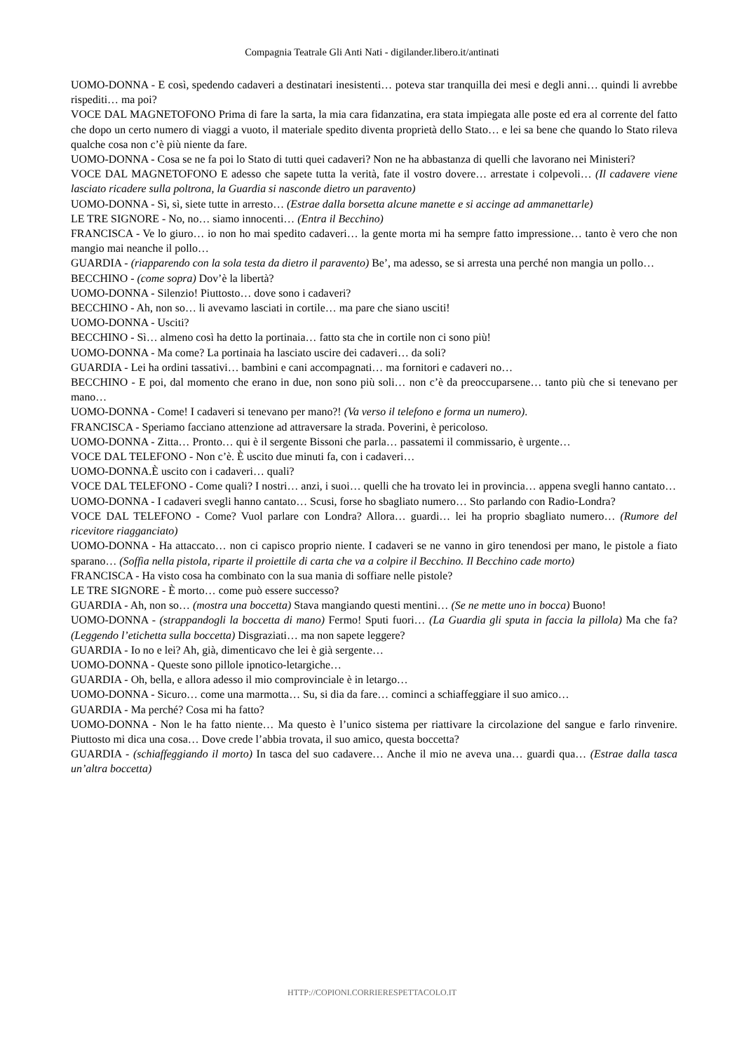Compagnia Teatrale Gli Anti Nati - digilander.libero.it/antinati
UOMO-DONNA - E così, spedendo cadaveri a destinatari inesistenti… poteva star tranquilla dei mesi e degli anni… quindi li avrebbe rispediti… ma poi?
VOCE DAL MAGNETOFONO Prima di fare la sarta, la mia cara fidanzatina, era stata impiegata alle poste ed era al corrente del fatto che dopo un certo numero di viaggi a vuoto, il materiale spedito diventa proprietà dello Stato… e lei sa bene che quando lo Stato rileva qualche cosa non c’è più niente da fare.
UOMO-DONNA - Cosa se ne fa poi lo Stato di tutti quei cadaveri? Non ne ha abbastanza di quelli che lavorano nei Ministeri?
VOCE DAL MAGNETOFONO E adesso che sapete tutta la verità, fate il vostro dovere… arrestate i colpevoli… (Il cadavere viene lasciato ricadere sulla poltrona, la Guardia si nasconde dietro un paravento)
UOMO-DONNA - Sì, sì, siete tutte in arresto… (Estrae dalla borsetta alcune manette e si accinge ad ammanettarle)
LE TRE SIGNORE - No, no… siamo innocenti… (Entra il Becchino)
FRANCISCA - Ve lo giuro… io non ho mai spedito cadaveri… la gente morta mi ha sempre fatto impressione… tanto è vero che non mangio mai neanche il pollo…
GUARDIA - (riapparendo con la sola testa da dietro il paravento) Be’, ma adesso, se si arresta una perché non mangia un pollo…
BECCHINO - (come sopra) Dov’è la libertà?
UOMO-DONNA - Silenzio! Piuttosto… dove sono i cadaveri?
BECCHINO - Ah, non so… li avevamo lasciati in cortile… ma pare che siano usciti!
UOMO-DONNA - Usciti?
BECCHINO - Sì… almeno così ha detto la portinaia… fatto sta che in cortile non ci sono più!
UOMO-DONNA - Ma come? La portinaia ha lasciato uscire dei cadaveri… da soli?
GUARDIA - Lei ha ordini tassativi… bambini e cani accompagnati… ma fornitori e cadaveri no…
BECCHINO - E poi, dal momento che erano in due, non sono più soli… non c’è da preoccuparsene… tanto più che si tenevano per mano…
UOMO-DONNA - Come! I cadaveri si tenevano per mano?! (Va verso il telefono e forma un numero).
FRANCISCA - Speriamo facciano attenzione ad attraversare la strada. Poverini, è pericoloso.
UOMO-DONNA - Zitta… Pronto… qui è il sergente Bissoni che parla… passatemi il commissario, è urgente…
VOCE DAL TELEFONO - Non c’è. È uscito due minuti fa, con i cadaveri…
UOMO-DONNA.È uscito con i cadaveri… quali?
VOCE DAL TELEFONO - Come quali? I nostri… anzi, i suoi… quelli che ha trovato lei in provincia… appena svegli hanno cantato…
UOMO-DONNA - I cadaveri svegli hanno cantato… Scusi, forse ho sbagliato numero… Sto parlando con Radio-Londra?
VOCE DAL TELEFONO - Come? Vuol parlare con Londra? Allora… guardi… lei ha proprio sbagliato numero… (Rumore del ricevitore riagganciato)
UOMO-DONNA - Ha attaccato… non ci capisco proprio niente. I cadaveri se ne vanno in giro tenendosi per mano, le pistole a fiato sparano… (Soffia nella pistola, riparte il proiettile di carta che va a colpire il Becchino. Il Becchino cade morto)
FRANCISCA - Ha visto cosa ha combinato con la sua mania di soffiare nelle pistole?
LE TRE SIGNORE - È morto… come può essere successo?
GUARDIA - Ah, non so… (mostra una boccetta) Stava mangiando questi mentini… (Se ne mette uno in bocca) Buono!
UOMO-DONNA - (strappandogli la boccetta di mano) Fermo! Sputi fuori… (La Guardia gli sputa in faccia la pillola) Ma che fa? (Leggendo l’etichetta sulla boccetta) Disgraziati… ma non sapete leggere?
GUARDIA - Io no e lei? Ah, già, dimenticavo che lei è già sergente…
UOMO-DONNA - Queste sono pillole ipnotico-letargiche…
GUARDIA - Oh, bella, e allora adesso il mio comprovinciale è in letargo…
UOMO-DONNA - Sicuro… come una marmotta… Su, si dia da fare… cominci a schiaffeggiare il suo amico…
GUARDIA - Ma perché? Cosa mi ha fatto?
UOMO-DONNA - Non le ha fatto niente… Ma questo è l’unico sistema per riattivare la circolazione del sangue e farlo rinvenire. Piuttosto mi dica una cosa… Dove crede l’abbia trovata, il suo amico, questa boccetta?
GUARDIA - (schiaffeggiando il morto) In tasca del suo cadavere… Anche il mio ne aveva una… guardi qua… (Estrae dalla tasca un’altra boccetta)
HTTP://COPIONI.CORRIERESPETTACOLO.IT